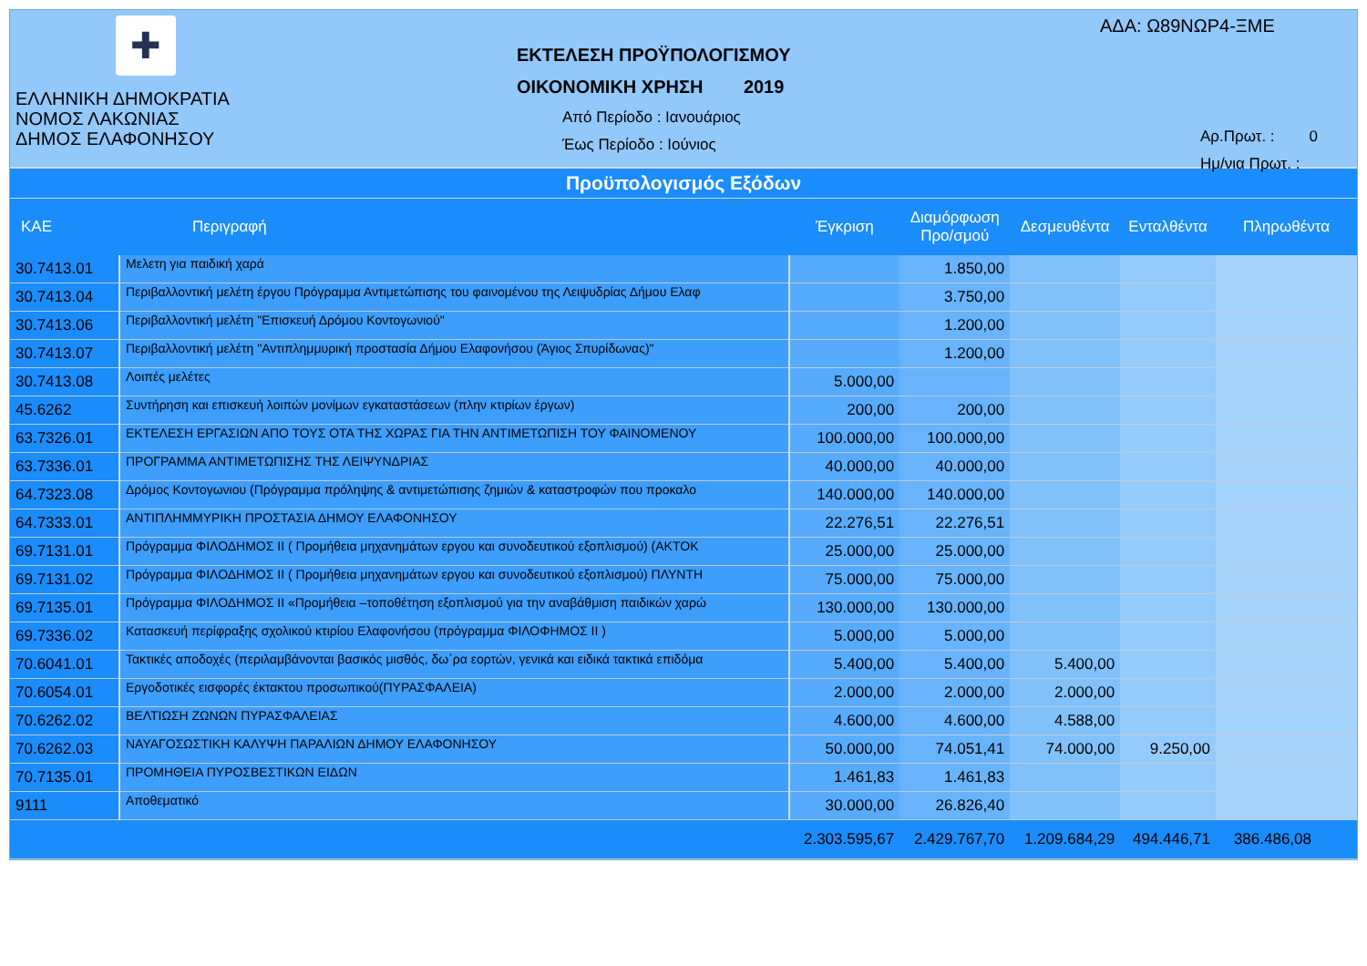✚
ΕΛΛΗΝΙΚΗ ΔΗΜΟΚΡΑΤΙΑ
ΝΟΜΟΣ ΛΑΚΩΝΙΑΣ
ΔΗΜΟΣ ΕΛΑΦΟΝΗΣΟΥ
ΕΚΤΕΛΕΣΗ ΠΡΟΫΠΟΛΟΓΙΣΜΟΥ
ΟΙΚΟΝΟΜΙΚΗ ΧΡΗΣΗ 2019
Από Περίοδο : Ιανουάριος
Έως Περίοδο : Ιούνιος
ΑΔΑ: Ω89ΝΩΡ4-ΞΜΕ
Αρ.Πρωτ. : 0
Ημ/νια Πρωτ. :
Προϋπολογισμός Εξόδων
| ΚΑΕ | Περιγραφή | Έγκριση | Διαμόρφωση Προ/σμού | Δεσμευθέντα | Ενταλθέντα | Πληρωθέντα |
| --- | --- | --- | --- | --- | --- | --- |
| 30.7413.01 | Μελετη για παιδική χαρά | | 1.850,00 | | | |
| 30.7413.04 | Περιβαλλοντική μελέτη έργου Πρόγραμμα Αντιμετώπισης του φαινομένου της Λειψυδρίας Δήμου Ελαφ | | 3.750,00 | | | |
| 30.7413.06 | Περιβαλλοντική μελέτη "Επισκευή Δρόμου Κοντογωνιού" | | 1.200,00 | | | |
| 30.7413.07 | Περιβαλλοντική μελέτη "Αντιπλημμυρική προστασία Δήμου Ελαφονήσου (Άγιος Σπυρίδωνας)" | | 1.200,00 | | | |
| 30.7413.08 | Λοιπές μελέτες | 5.000,00 | | | | |
| 45.6262 | Συντήρηση και επισκευή λοιπών μονίμων εγκαταστάσεων (πλην κτιρίων έργων) | 200,00 | 200,00 | | | |
| 63.7326.01 | ΕΚΤΕΛΕΣΗ ΕΡΓΑΣΙΩΝ ΑΠΟ ΤΟΥΣ ΟΤΑ ΤΗΣ ΧΩΡΑΣ ΓΙΑ ΤΗΝ ΑΝΤΙΜΕΤΩΠΙΣΗ ΤΟΥ ΦΑΙΝΟΜΕΝΟΥ | 100.000,00 | 100.000,00 | | | |
| 63.7336.01 | ΠΡΟΓΡΑΜΜΑ ΑΝΤΙΜΕΤΩΠΙΣΗΣ ΤΗΣ ΛΕΙΨΥΝΔΡΙΑΣ | 40.000,00 | 40.000,00 | | | |
| 64.7323.08 | Δρόμος Κοντογωνιου (Πρόγραμμα πρόληψης & αντιμετώπισης ζημιών & καταστροφών που προκαλο | 140.000,00 | 140.000,00 | | | |
| 64.7333.01 | ΑΝΤΙΠΛΗΜΜΥΡΙΚΗ ΠΡΟΣΤΑΣΙΑ ΔΗΜΟΥ ΕΛΑΦΟΝΗΣΟΥ | 22.276,51 | 22.276,51 | | | |
| 69.7131.01 | Πρόγραμμα ΦΙΛΟΔΗΜΟΣ ΙΙ ( Προμήθεια μηχανημάτων εργου και συνοδευτικού εξοπλισμού) (ΑΚΤΟΚ | 25.000,00 | 25.000,00 | | | |
| 69.7131.02 | Πρόγραμμα ΦΙΛΟΔΗΜΟΣ ΙΙ ( Προμήθεια μηχανημάτων εργου και συνοδευτικού εξοπλισμού) ΠΛΥΝΤΗ | 75.000,00 | 75.000,00 | | | |
| 69.7135.01 | Πρόγραμμα ΦΙΛΟΔΗΜΟΣ ΙΙ «Προμήθεια –τοποθέτηση εξοπλισμού για την αναβάθμιση παιδικών χαρώ | 130.000,00 | 130.000,00 | | | |
| 69.7336.02 | Κατασκευή περίφραξης σχολικού κτιρίου Ελαφονήσου (πρόγραμμα ΦΙΛΟΦΗΜΟΣ ΙΙ ) | 5.000,00 | 5.000,00 | | | |
| 70.6041.01 | Τακτικές αποδοχές (περιλαμβάνονται βασικός μισθός, δω΄ρα εορτών, γενικά και ειδικά τακτικά επιδόμα | 5.400,00 | 5.400,00 | 5.400,00 | | |
| 70.6054.01 | Εργοδοτικές εισφορές έκτακτου προσωπικού(ΠΥΡΑΣΦΑΛΕΙΑ) | 2.000,00 | 2.000,00 | 2.000,00 | | |
| 70.6262.02 | ΒΕΛΤΙΩΣΗ ΖΩΝΩΝ ΠΥΡΑΣΦΑΛΕΙΑΣ | 4.600,00 | 4.600,00 | 4.588,00 | | |
| 70.6262.03 | ΝΑΥΑΓΟΣΩΣΤΙΚΗ ΚΑΛΥΨΗ ΠΑΡΑΛΙΩΝ ΔΗΜΟΥ ΕΛΑΦΟΝΗΣΟΥ | 50.000,00 | 74.051,41 | 74.000,00 | 9.250,00 | |
| 70.7135.01 | ΠΡΟΜΗΘΕΙΑ ΠΥΡΟΣΒΕΣΤΙΚΩΝ ΕΙΔΩΝ | 1.461,83 | 1.461,83 | | | |
| 9111 | Αποθεματικό | 30.000,00 | 26.826,40 | | | |
| | | 2.303.595,67 | 2.429.767,70 | 1.209.684,29 | 494.446,71 | 386.486,08 |